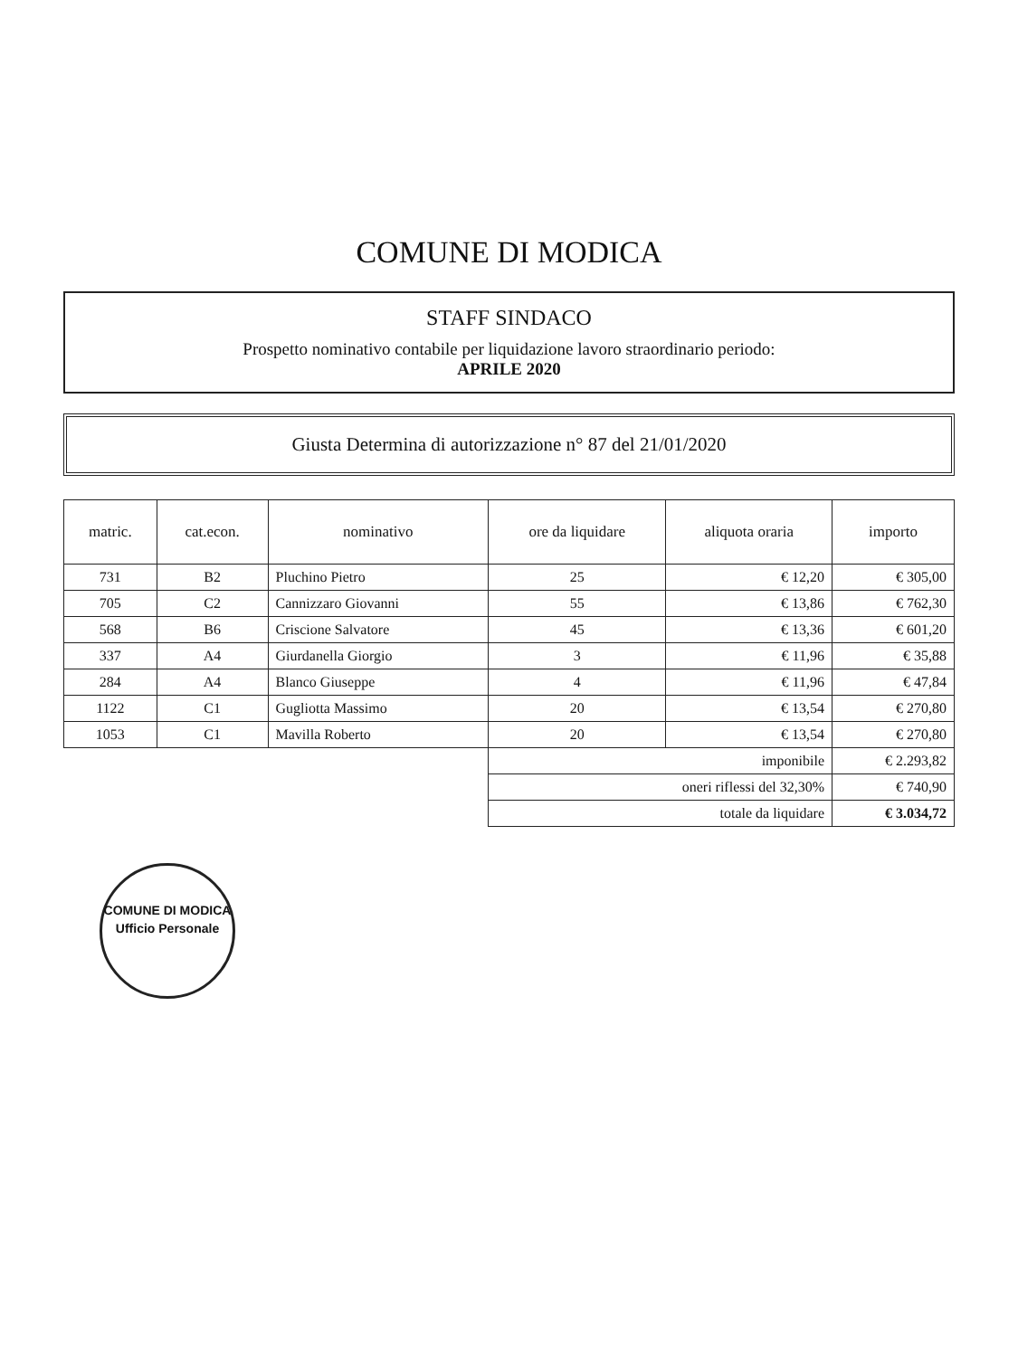COMUNE DI MODICA
STAFF SINDACO
Prospetto nominativo contabile per liquidazione lavoro straordinario periodo:
APRILE 2020
Giusta Determina di autorizzazione n° 87 del 21/01/2020
| matric. | cat.econ. | nominativo | ore da liquidare | aliquota oraria | importo |
| --- | --- | --- | --- | --- | --- |
| 731 | B2 | Pluchino Pietro | 25 | € 12,20 | € 305,00 |
| 705 | C2 | Cannizzaro Giovanni | 55 | € 13,86 | € 762,30 |
| 568 | B6 | Criscione Salvatore | 45 | € 13,36 | € 601,20 |
| 337 | A4 | Giurdanella Giorgio | 3 | € 11,96 | € 35,88 |
| 284 | A4 | Blanco Giuseppe | 4 | € 11,96 | € 47,84 |
| 1122 | C1 | Gugliotta Massimo | 20 | € 13,54 | € 270,80 |
| 1053 | C1 | Mavilla Roberto | 20 | € 13,54 | € 270,80 |
| | | | imponibile | | € 2.293,82 |
| | | | oneri riflessi del 32,30% | | € 740,90 |
| | | | totale da liquidare | | € 3.034,72 |
COMUNE DI MODICA
Ufficio Personale